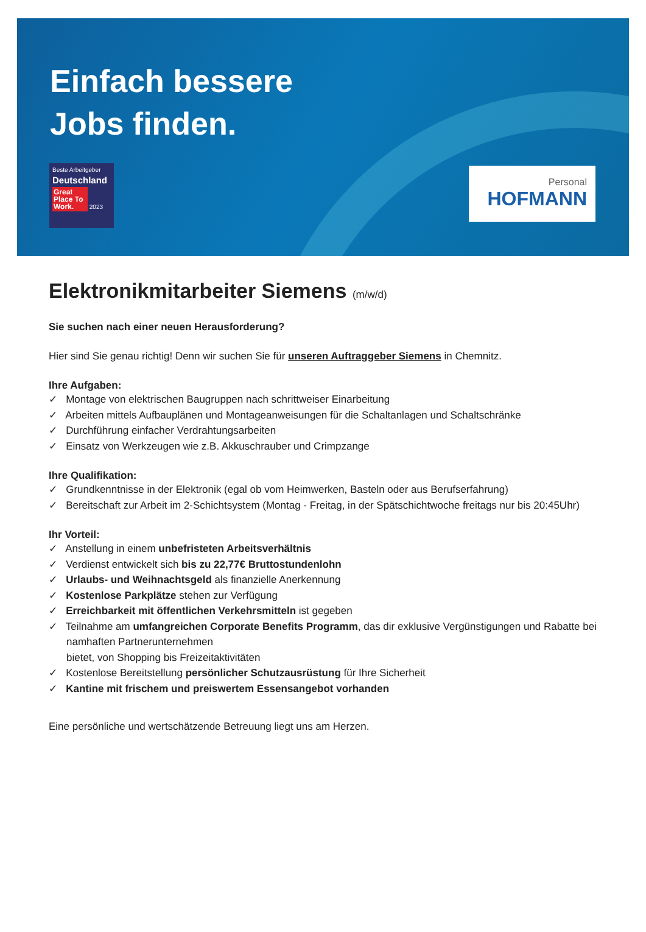Einfach bessere
Jobs finden.
Beste Arbeitgeber
Deutschland
Great Place To Work. 2023
Personal
HOFMANN
Elektronikmitarbeiter Siemens (m/w/d)
Sie suchen nach einer neuen Herausforderung?
Hier sind Sie genau richtig! Denn wir suchen Sie für unseren Auftraggeber Siemens in Chemnitz.
Ihre Aufgaben:
✓ Montage von elektrischen Baugruppen nach schrittweiser Einarbeitung
✓ Arbeiten mittels Aufbauplänen und Montageanweisungen für die Schaltanlagen und Schaltschränke
✓ Durchführung einfacher Verdrahtungsarbeiten
✓ Einsatz von Werkzeugen wie z.B. Akkuschrauber und Crimpzange
Ihre Qualifikation:
✓ Grundkenntnisse in der Elektronik (egal ob vom Heimwerken, Basteln oder aus Berufserfahrung)
✓ Bereitschaft zur Arbeit im 2-Schichtsystem (Montag - Freitag, in der Spätschichtwoche freitags nur bis 20:45Uhr)
Ihr Vorteil:
✓ Anstellung in einem unbefristeten Arbeitsverhältnis
✓ Verdienst entwickelt sich bis zu 22,77€ Bruttostundenlohn
✓ Urlaubs- und Weihnachtsgeld als finanzielle Anerkennung
✓ Kostenlose Parkplätze stehen zur Verfügung
✓ Erreichbarkeit mit öffentlichen Verkehrsmitteln ist gegeben
✓ Teilnahme am umfangreichen Corporate Benefits Programm, das dir exklusive Vergünstigungen und Rabatte bei namhaften Partnerunternehmen
bietet, von Shopping bis Freizeitaktivitäten
✓ Kostenlose Bereitstellung persönlicher Schutzausrüstung für Ihre Sicherheit
✓ Kantine mit frischem und preiswertem Essensangebot vorhanden
Eine persönliche und wertschätzende Betreuung liegt uns am Herzen.